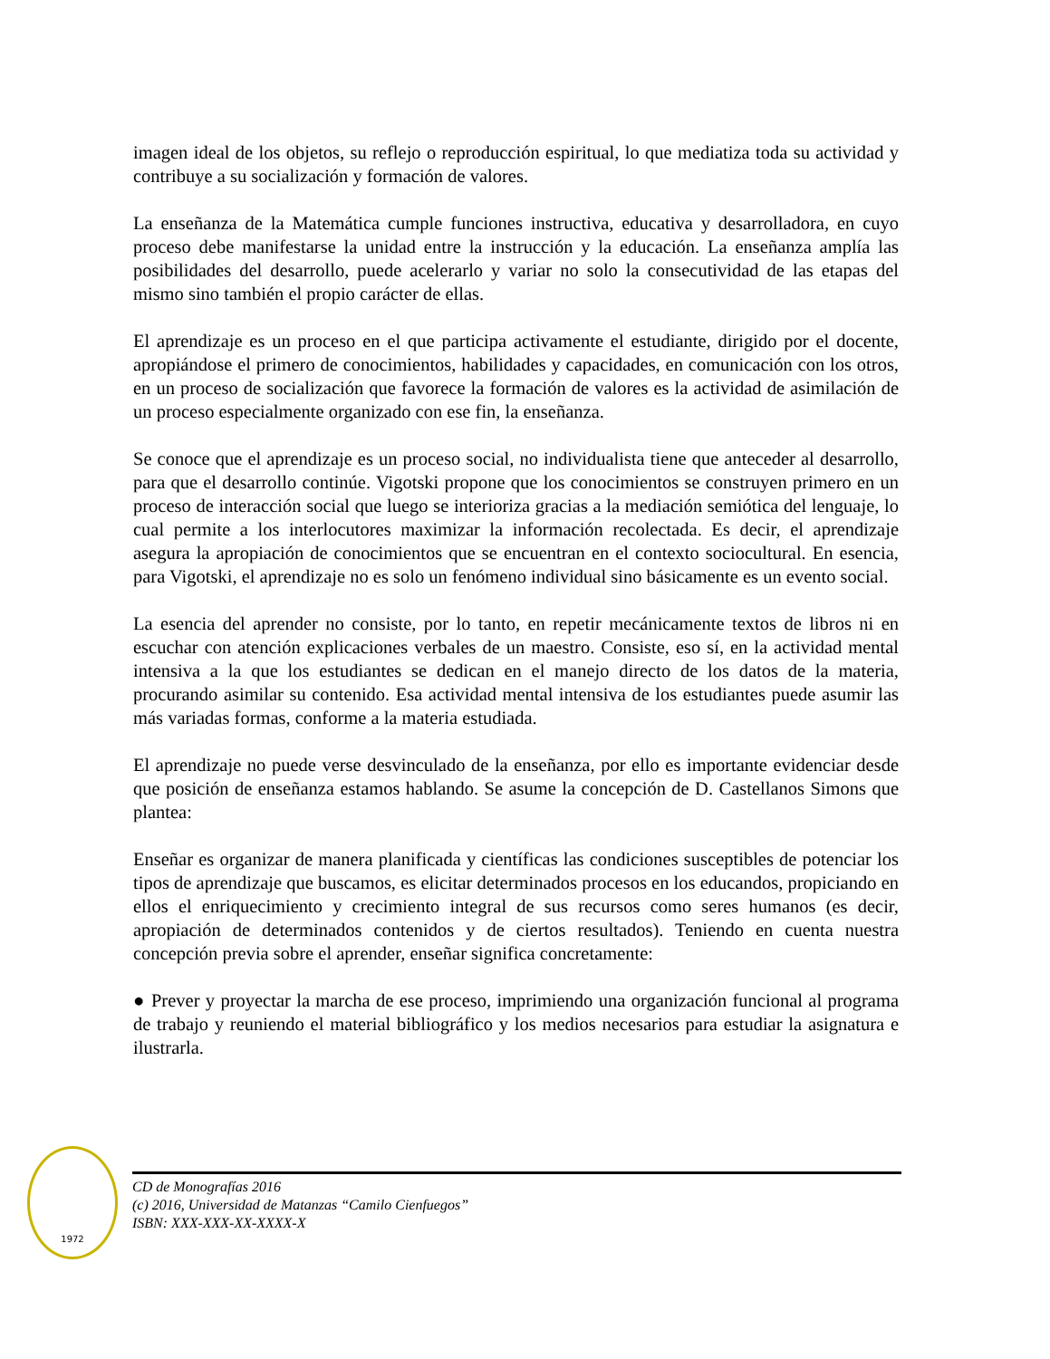imagen ideal de los objetos, su reflejo o reproducción espiritual, lo que mediatiza toda su actividad y contribuye a su socialización y formación de valores.
La enseñanza de la Matemática cumple funciones instructiva, educativa y desarrolladora, en cuyo proceso debe manifestarse la unidad entre la instrucción y la educación. La enseñanza amplía las posibilidades del desarrollo, puede acelerarlo y variar no solo la consecutividad de las etapas del mismo sino también el propio carácter de ellas.
El aprendizaje es un proceso en el que participa activamente el estudiante, dirigido por el docente, apropiándose el primero de conocimientos, habilidades y capacidades, en comunicación con los otros, en un proceso de socialización que favorece la formación de valores es la actividad de asimilación de un proceso especialmente organizado con ese fin, la enseñanza.
Se conoce que el aprendizaje es un proceso social, no individualista tiene que anteceder al desarrollo, para que el desarrollo continúe. Vigotski propone que los conocimientos se construyen primero en un proceso de interacción social que luego se interioriza gracias a la mediación semiótica del lenguaje, lo cual permite a los interlocutores maximizar la información recolectada. Es decir, el aprendizaje asegura la apropiación de conocimientos que se encuentran en el contexto sociocultural. En esencia, para Vigotski, el aprendizaje no es solo un fenómeno individual sino básicamente es un evento social.
La esencia del aprender no consiste, por lo tanto, en repetir mecánicamente textos de libros ni en escuchar con atención explicaciones verbales de un maestro. Consiste, eso sí, en la actividad mental intensiva a la que los estudiantes se dedican en el manejo directo de los datos de la materia, procurando asimilar su contenido. Esa actividad mental intensiva de los estudiantes puede asumir las más variadas formas, conforme a la materia estudiada.
El aprendizaje no puede verse desvinculado de la enseñanza, por ello es importante evidenciar desde que posición de enseñanza estamos hablando. Se asume la concepción de D. Castellanos Simons que plantea:
Enseñar es organizar de manera planificada y científicas las condiciones susceptibles de potenciar los tipos de aprendizaje que buscamos, es elicitar determinados procesos en los educandos, propiciando en ellos el enriquecimiento y crecimiento integral de sus recursos como seres humanos (es decir, apropiación de determinados contenidos y de ciertos resultados). Teniendo en cuenta nuestra concepción previa sobre el aprender, enseñar significa concretamente:
● Prever y proyectar la marcha de ese proceso, imprimiendo una organización funcional al programa de trabajo y reuniendo el material bibliográfico y los medios necesarios para estudiar la asignatura e ilustrarla.
1972
CD de Monografías 2016
(c) 2016, Universidad de Matanzas “Camilo Cienfuegos”
ISBN: XXX-XXX-XX-XXXX-X